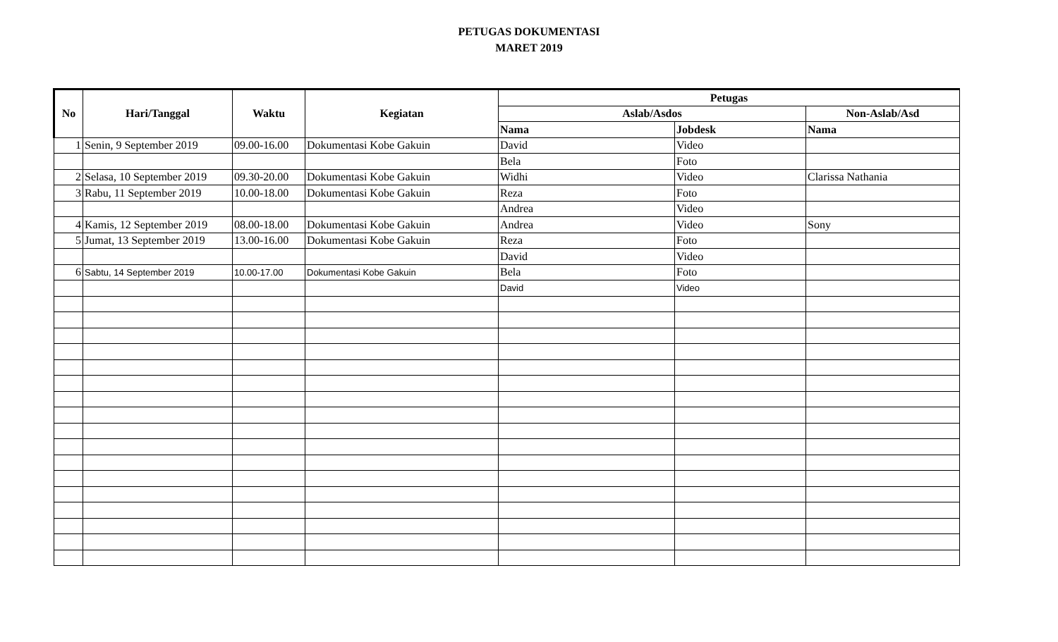PETUGAS DOKUMENTASI
MARET 2019
| No | Hari/Tanggal | Waktu | Kegiatan | Petugas | | |
| --- | --- | --- | --- | --- | --- | --- |
| | | | | Aslab/Asdos | | Non-Aslab/Asd |
| | | | | Nama | Jobdesk | Nama |
| 1 | Senin, 9 September 2019 | 09.00-16.00 | Dokumentasi Kobe Gakuin | David | Video | |
| | | | | Bela | Foto | |
| 2 | Selasa, 10 September 2019 | 09.30-20.00 | Dokumentasi Kobe Gakuin | Widhi | Video | Clarissa Nathania |
| 3 | Rabu, 11 September 2019 | 10.00-18.00 | Dokumentasi Kobe Gakuin | Reza | Foto | |
| | | | | Andrea | Video | |
| 4 | Kamis, 12 September 2019 | 08.00-18.00 | Dokumentasi Kobe Gakuin | Andrea | Video | Sony |
| 5 | Jumat, 13 September 2019 | 13.00-16.00 | Dokumentasi Kobe Gakuin | Reza | Foto | |
| | | | | David | Video | |
| 6 | Sabtu, 14 September 2019 | 10.00-17.00 | Dokumentasi Kobe Gakuin | Bela | Foto | |
| | | | | David | Video | |